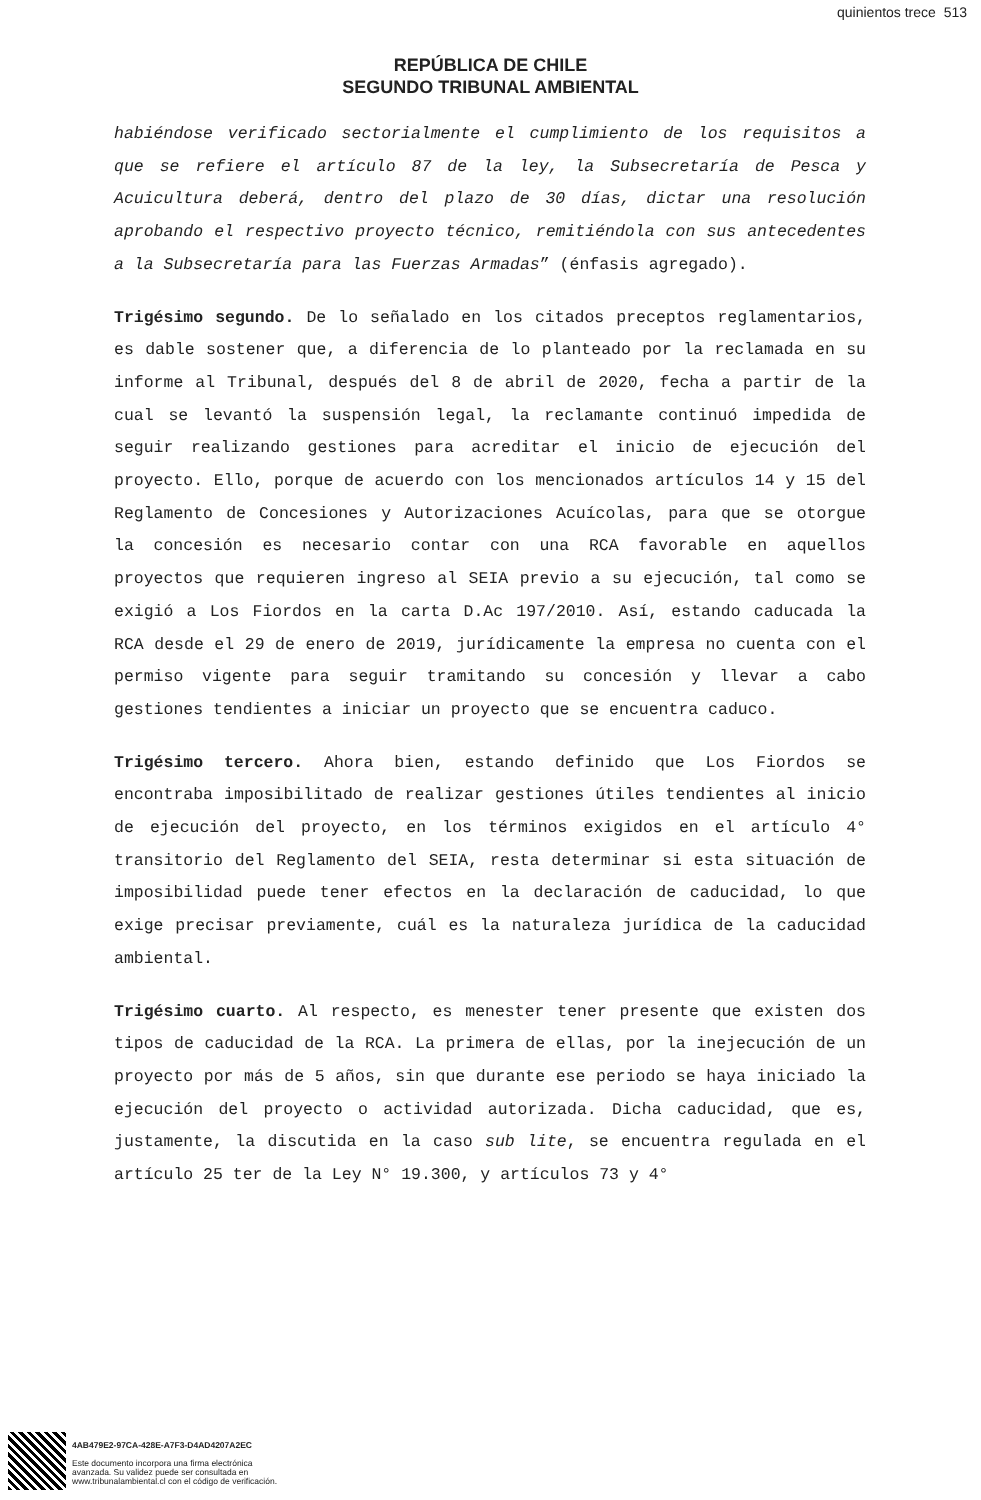quinientos trece 513
REPÚBLICA DE CHILE
SEGUNDO TRIBUNAL AMBIENTAL
habiéndose verificado sectorialmente el cumplimiento de los requisitos a que se refiere el artículo 87 de la ley, la Subsecretaría de Pesca y Acuicultura deberá, dentro del plazo de 30 días, dictar una resolución aprobando el respectivo proyecto técnico, remitiéndola con sus antecedentes a la Subsecretaría para las Fuerzas Armadas” (énfasis agregado).
Trigésimo segundo. De lo señalado en los citados preceptos reglamentarios, es dable sostener que, a diferencia de lo planteado por la reclamada en su informe al Tribunal, después del 8 de abril de 2020, fecha a partir de la cual se levantó la suspensión legal, la reclamante continuó impedida de seguir realizando gestiones para acreditar el inicio de ejecución del proyecto. Ello, porque de acuerdo con los mencionados artículos 14 y 15 del Reglamento de Concesiones y Autorizaciones Acuícolas, para que se otorgue la concesión es necesario contar con una RCA favorable en aquellos proyectos que requieren ingreso al SEIA previo a su ejecución, tal como se exigió a Los Fiordos en la carta D.Ac 197/2010. Así, estando caducada la RCA desde el 29 de enero de 2019, jurídicamente la empresa no cuenta con el permiso vigente para seguir tramitando su concesión y llevar a cabo gestiones tendientes a iniciar un proyecto que se encuentra caduco.
Trigésimo tercero. Ahora bien, estando definido que Los Fiordos se encontraba imposibilitado de realizar gestiones útiles tendientes al inicio de ejecución del proyecto, en los términos exigidos en el artículo 4° transitorio del Reglamento del SEIA, resta determinar si esta situación de imposibilidad puede tener efectos en la declaración de caducidad, lo que exige precisar previamente, cuál es la naturaleza jurídica de la caducidad ambiental.
Trigésimo cuarto. Al respecto, es menester tener presente que existen dos tipos de caducidad de la RCA. La primera de ellas, por la inejecución de un proyecto por más de 5 años, sin que durante ese periodo se haya iniciado la ejecución del proyecto o actividad autorizada. Dicha caducidad, que es, justamente, la discutida en la caso sub lite, se encuentra regulada en el artículo 25 ter de la Ley N° 19.300, y artículos 73 y 4°
4AB479E2-97CA-428E-A7F3-D4AD4207A2EC
Este documento incorpora una firma electrónica
avanzada. Su validez puede ser consultada en
www.tribunalambiental.cl con el código de verificación.